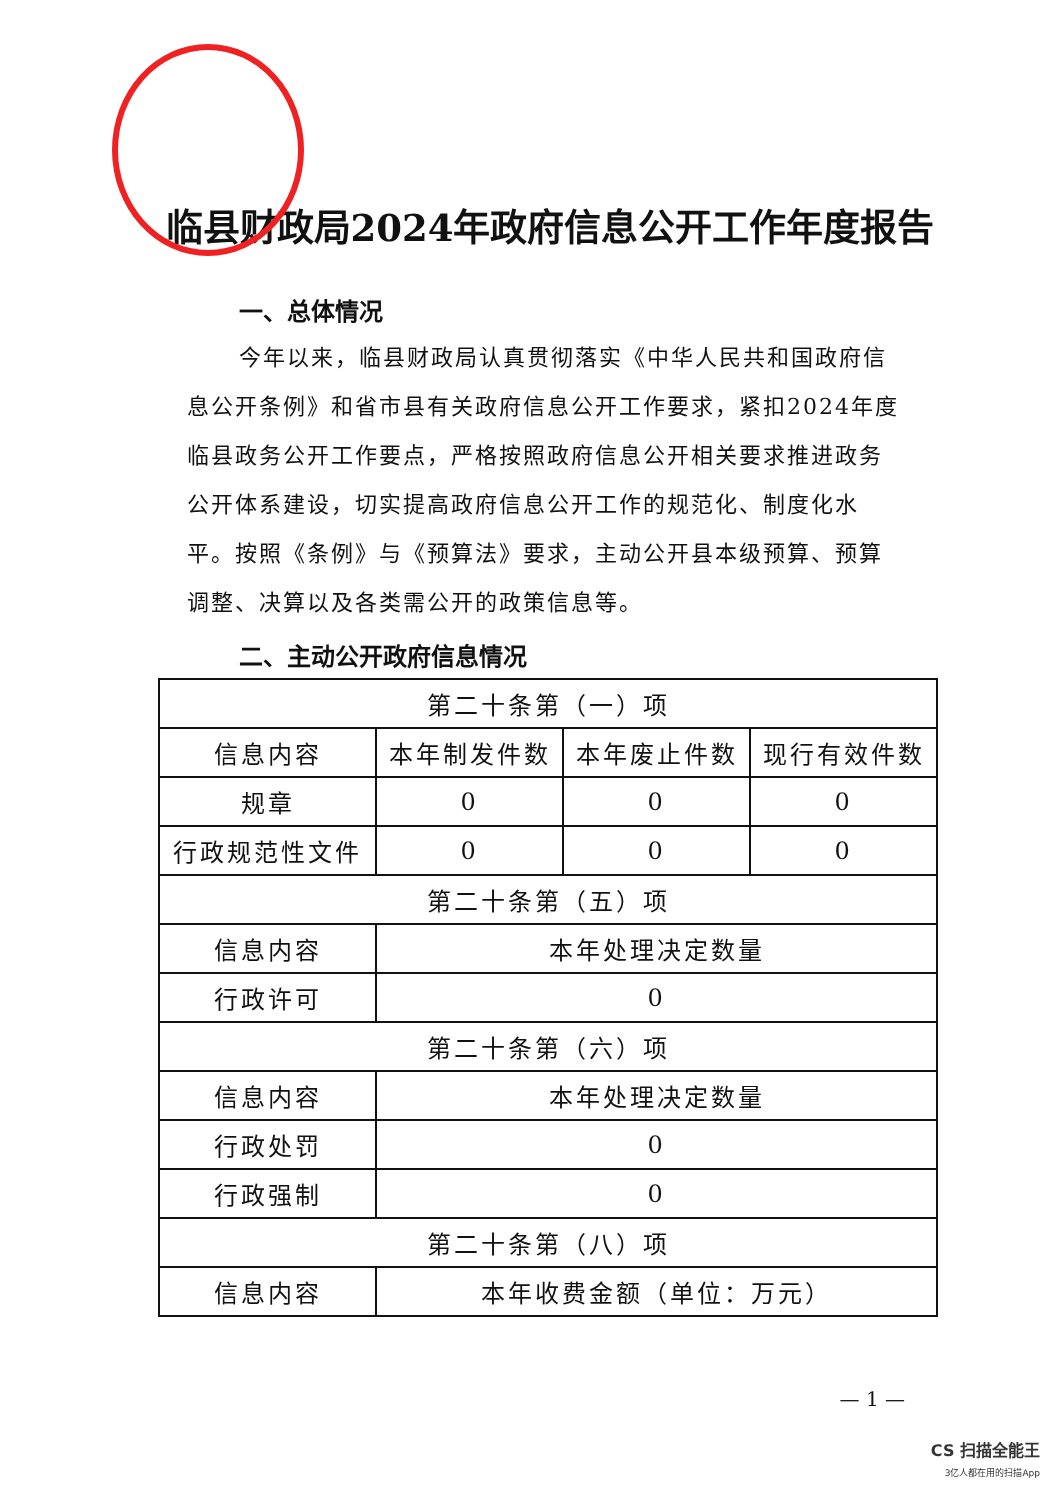临县财政局2024年政府信息公开工作年度报告
一、总体情况
今年以来，临县财政局认真贯彻落实《中华人民共和国政府信息公开条例》和省市县有关政府信息公开工作要求，紧扣2024年度临县政务公开工作要点，严格按照政府信息公开相关要求推进政务公开体系建设，切实提高政府信息公开工作的规范化、制度化水平。按照《条例》与《预算法》要求，主动公开县本级预算、预算调整、决算以及各类需公开的政策信息等。
二、主动公开政府信息情况
| 第二十条第（一）项 | | | |
| 信息内容 | 本年制发件数 | 本年废止件数 | 现行有效件数 |
| 规章 | 0 | 0 | 0 |
| 行政规范性文件 | 0 | 0 | 0 |
| 第二十条第（五）项 | | | |
| 信息内容 | 本年处理决定数量 | | |
| 行政许可 | 0 | | |
| 第二十条第（六）项 | | | |
| 信息内容 | 本年处理决定数量 | | |
| 行政处罚 | 0 | | |
| 行政强制 | 0 | | |
| 第二十条第（八）项 | | | |
| 信息内容 | 本年收费金额（单位：万元） | | |
— 1 —
CS 扫描全能王
3亿人都在用的扫描App